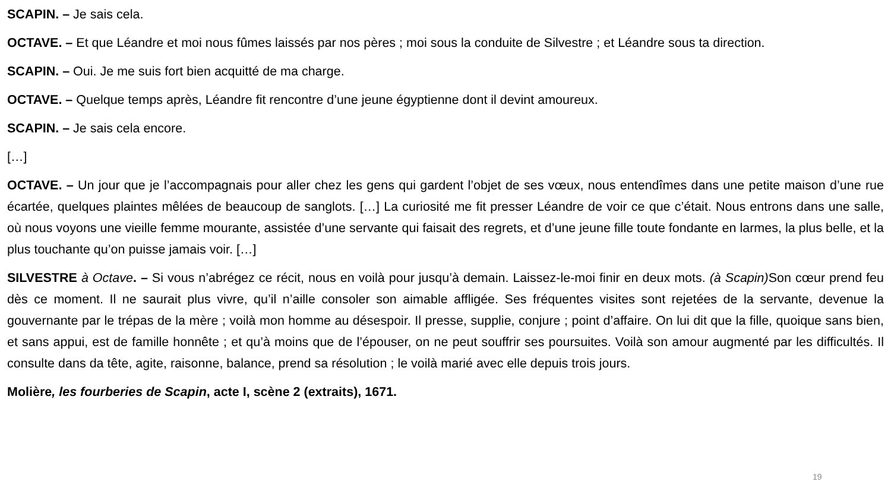SCAPIN. – Je sais cela.
OCTAVE. – Et que Léandre et moi nous fûmes laissés par nos pères ; moi sous la conduite de Silvestre ; et Léandre sous ta direction.
SCAPIN. – Oui. Je me suis fort bien acquitté de ma charge.
OCTAVE. – Quelque temps après, Léandre fit rencontre d’une jeune égyptienne dont il devint amoureux.
SCAPIN. – Je sais cela encore.
[…]
OCTAVE. – Un jour que je l’accompagnais pour aller chez les gens qui gardent l’objet de ses vœux, nous entendîmes dans une petite maison d’une rue écartée, quelques plaintes mêlées de beaucoup de sanglots. […] La curiosité me fit presser Léandre de voir ce que c’était. Nous entrons dans une salle, où nous voyons une vieille femme mourante, assistée d’une servante qui faisait des regrets, et d’une jeune fille toute fondante en larmes, la plus belle, et la plus touchante qu’on puisse jamais voir. […]
SILVESTRE à Octave. – Si vous n’abrégez ce récit, nous en voilà pour jusqu’à demain. Laissez-le-moi finir en deux mots. (à Scapin) Son cœur prend feu dès ce moment. Il ne saurait plus vivre, qu’il n’aille consoler son aimable affligée. Ses fréquentes visites sont rejetées de la servante, devenue la gouvernante par le trépas de la mère ; voilà mon homme au désespoir. Il presse, supplie, conjure ; point d’affaire. On lui dit que la fille, quoique sans bien, et sans appui, est de famille honnête ; et qu’à moins que de l’épouser, on ne peut souffrir ses poursuites. Voilà son amour augmenté par les difficultés. Il consulte dans da tête, agite, raisonne, balance, prend sa résolution ; le voilà marié avec elle depuis trois jours.
Molière, les fourberies de Scapin, acte I, scène 2 (extraits), 1671.
19